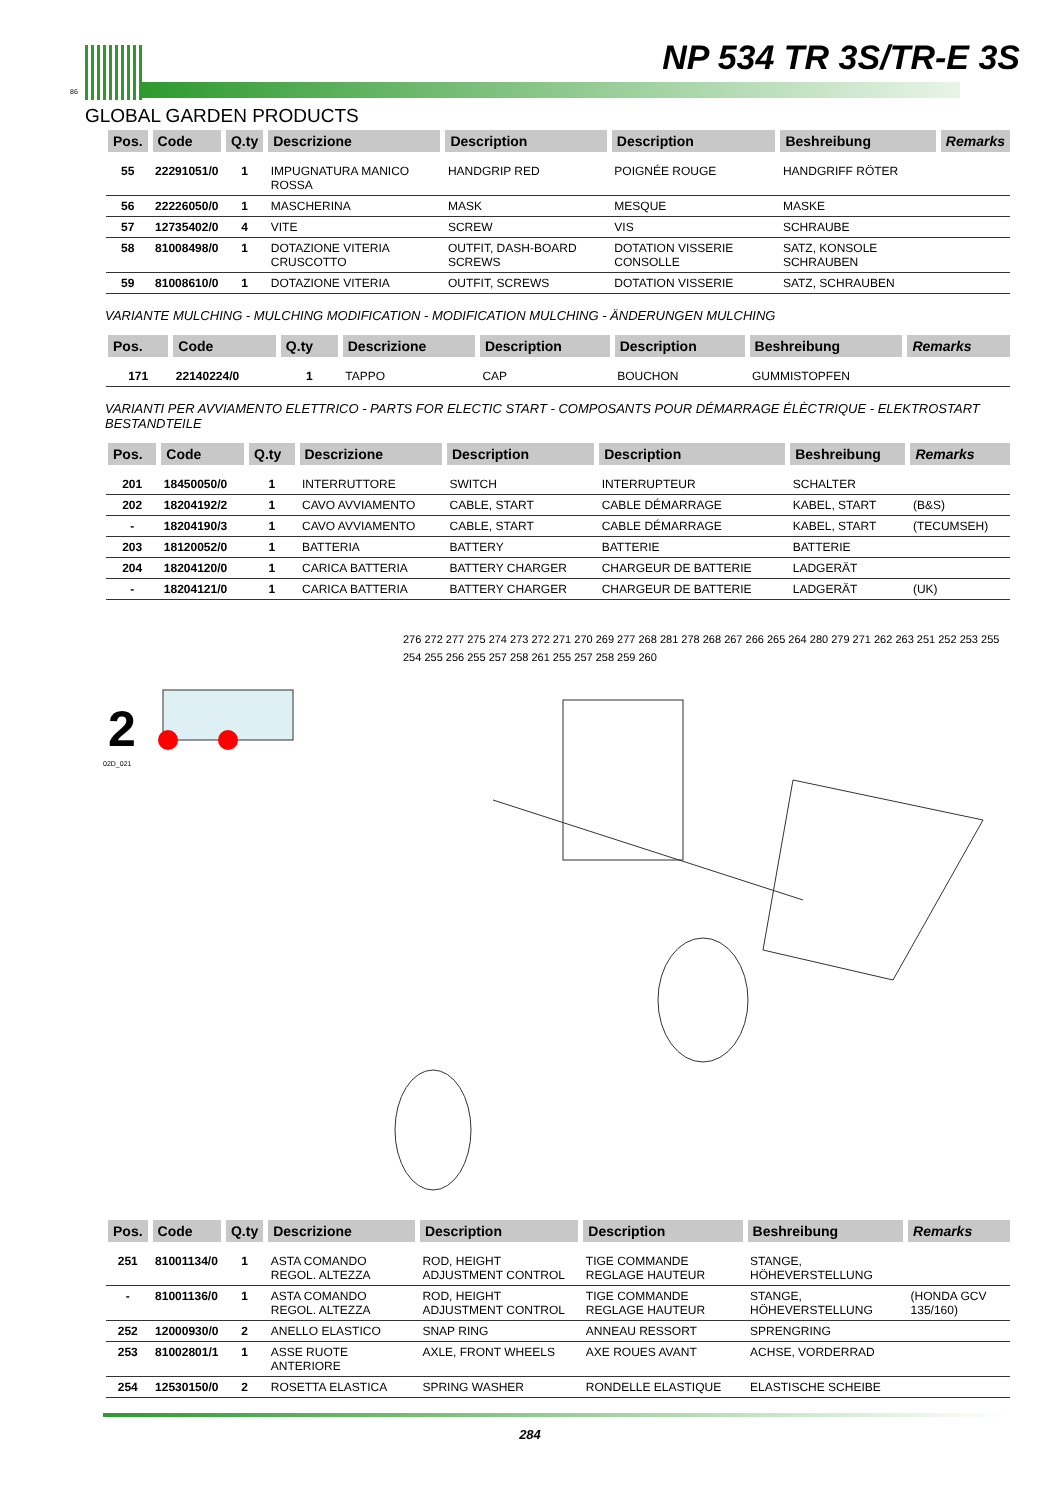86
NP 534 TR 3S/TR-E 3S
GLOBAL GARDEN PRODUCTS
| Pos. | Code | Q.ty | Descrizione | Description | Description | Beshreibung | Remarks |
| --- | --- | --- | --- | --- | --- | --- | --- |
| 55 | 22291051/0 | 1 | IMPUGNATURA MANICO ROSSA | HANDGRIP RED | POIGNÉE ROUGE | HANDGRIFF RÖTER | |
| 56 | 22226050/0 | 1 | MASCHERINA | MASK | MESQUE | MASKE | |
| 57 | 12735402/0 | 4 | VITE | SCREW | VIS | SCHRAUBE | |
| 58 | 81008498/0 | 1 | DOTAZIONE VITERIA CRUSCOTTO | OUTFIT, DASH-BOARD SCREWS | DOTATION VISSERIE CONSOLLE | SATZ, KONSOLE SCHRAUBEN | |
| 59 | 81008610/0 | 1 | DOTAZIONE VITERIA | OUTFIT, SCREWS | DOTATION VISSERIE | SATZ, SCHRAUBEN | |
VARIANTE MULCHING - MULCHING MODIFICATION - MODIFICATION MULCHING - ÄNDERUNGEN MULCHING
| Pos. | Code | Q.ty | Descrizione | Description | Description | Beshreibung | Remarks |
| --- | --- | --- | --- | --- | --- | --- | --- |
| 171 | 22140224/0 | 1 | TAPPO | CAP | BOUCHON | GUMMISTOPFEN | |
VARIANTI PER AVVIAMENTO ELETTRICO - PARTS FOR ELECTIC START - COMPOSANTS POUR DÉMARRAGE ÉLÈCTRIQUE - ELEKTROSTART BESTANDTEILE
| Pos. | Code | Q.ty | Descrizione | Description | Description | Beshreibung | Remarks |
| --- | --- | --- | --- | --- | --- | --- | --- |
| 201 | 18450050/0 | 1 | INTERRUTTORE | SWITCH | INTERRUPTEUR | SCHALTER | |
| 202 | 18204192/2 | 1 | CAVO AVVIAMENTO | CABLE, START | CABLE DÉMARRAGE | KABEL, START | (B&S) |
| - | 18204190/3 | 1 | CAVO AVVIAMENTO | CABLE, START | CABLE DÉMARRAGE | KABEL, START | (TECUMSEH) |
| 203 | 18120052/0 | 1 | BATTERIA | BATTERY | BATTERIE | BATTERIE | |
| 204 | 18204120/0 | 1 | CARICA BATTERIA | BATTERY CHARGER | CHARGEUR DE BATTERIE | LADGERÄT | |
| - | 18204121/0 | 1 | CARICA BATTERIA | BATTERY CHARGER | CHARGEUR DE BATTERIE | LADGERÄT | (UK) |
2
02D_021
276 272 277 275 274 273 272 271 270 269 277 268 281 278 268 267 266 265 264 280 279 271 262 263 251 252 253 255 254 255 256 255 257 258 261 255 257 258 259 260
| Pos. | Code | Q.ty | Descrizione | Description | Description | Beshreibung | Remarks |
| --- | --- | --- | --- | --- | --- | --- | --- |
| 251 | 81001134/0 | 1 | ASTA COMANDO REGOL. ALTEZZA | ROD, HEIGHT ADJUSTMENT CONTROL | TIGE COMMANDE REGLAGE HAUTEUR | STANGE, HÖHEVERSTELLUNG | |
| - | 81001136/0 | 1 | ASTA COMANDO REGOL. ALTEZZA | ROD, HEIGHT ADJUSTMENT CONTROL | TIGE COMMANDE REGLAGE HAUTEUR | STANGE, HÖHEVERSTELLUNG | (HONDA GCV 135/160) |
| 252 | 12000930/0 | 2 | ANELLO ELASTICO | SNAP RING | ANNEAU RESSORT | SPRENGRING | |
| 253 | 81002801/1 | 1 | ASSE RUOTE ANTERIORE | AXLE, FRONT WHEELS | AXE ROUES AVANT | ACHSE, VORDERRAD | |
| 254 | 12530150/0 | 2 | ROSETTA ELASTICA | SPRING WASHER | RONDELLE ELASTIQUE | ELASTISCHE SCHEIBE | |
284